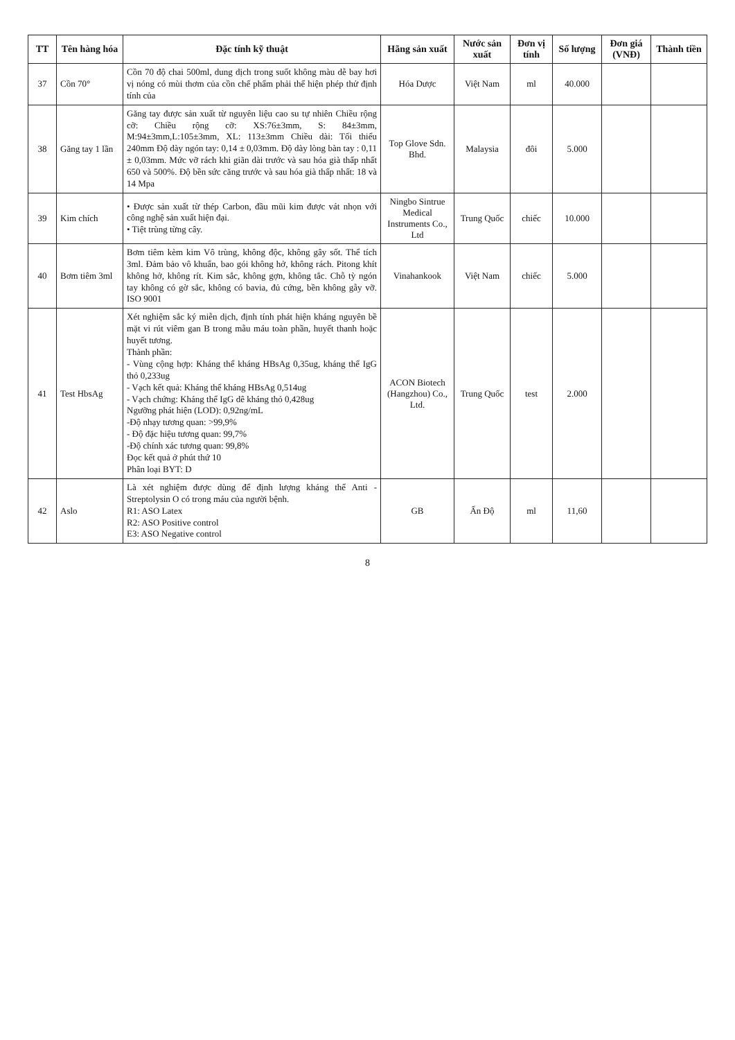| TT | Tên hàng hóa | Đặc tính kỹ thuật | Hãng sản xuất | Nước sản xuất | Đơn vị tính | Số lượng | Đơn giá (VNĐ) | Thành tiền |
| --- | --- | --- | --- | --- | --- | --- | --- | --- |
| 37 | Cồn 70° | Cồn 70 độ chai 500ml, dung dịch trong suốt không màu dễ bay hơi vị nóng có mùi thơm của cồn chế phẩm phải thể hiện phép thử định tính của | Hóa Dược | Việt Nam | ml | 40.000 | | |
| 38 | Găng tay 1 lần | Găng tay được sản xuất từ nguyên liệu cao su tự nhiên Chiều rộng cỡ: Chiều rộng cỡ: XS:76±3mm, S: 84±3mm, M:94±3mm,L:105±3mm, XL: 113±3mm Chiều dài: Tối thiểu 240mm Độ dày ngón tay: 0,14 ± 0,03mm. Độ dày lòng bàn tay : 0,11 ± 0,03mm. Mức vỡ rách khi giãn dài trước và sau hóa già thấp nhất 650 và 500%. Độ bền sức căng trước và sau hóa già thấp nhất: 18 và 14 Mpa | Top Glove Sdn. Bhd. | Malaysia | đôi | 5.000 | | |
| 39 | Kim chích | • Được sản xuất từ thép Carbon, đầu mũi kim được vát nhọn với công nghệ sản xuất hiện đại. • Tiệt trùng từng cây. | Ningbo Sintrue Medical Instruments Co., Ltd | Trung Quốc | chiếc | 10.000 | | |
| 40 | Bơm tiêm 3ml | Bơm tiêm kèm kim Vô trùng, không độc, không gây sốt. Thể tích 3ml. Đảm bảo vô khuẩn, bao gói không hở, không rách. Pitong khít không hở, không rít. Kim sắc, không gợn, không tắc. Chỗ tỳ ngón tay không có gờ sắc, không có bavia, đủ cứng, bền không gẫy vỡ. ISO 9001 | Vinahankook | Việt Nam | chiếc | 5.000 | | |
| 41 | Test HbsAg | Xét nghiệm sắc ký miễn dịch, định tính phát hiện kháng nguyên bề mặt vi rút viêm gan B trong mẫu máu toàn phần, huyết thanh hoặc huyết tương. Thành phần: - Vùng cộng hợp: Kháng thể kháng HBsAg 0,35ug, kháng thể IgG thỏ 0,233ug - Vạch kết quả: Kháng thể kháng HBsAg 0,514ug - Vạch chứng: Kháng thể IgG dê kháng thỏ 0,428ug Ngưỡng phát hiện (LOD): 0,92ng/mL -Độ nhạy tương quan: >99,9% - Độ đặc hiệu tương quan: 99,7% -Độ chính xác tương quan: 99,8% Đọc kết quả ở phút thứ 10 Phân loại BYT: D | ACON Biotech (Hangzhou) Co., Ltd. | Trung Quốc | test | 2.000 | | |
| 42 | Aslo | Là xét nghiệm được dùng để định lượng kháng thể Anti - Streptolysin O có trong máu của người bệnh. R1: ASO Latex R2: ASO Positive control E3: ASO Negative control | GB | Ấn Độ | ml | 11,60 | | |
8